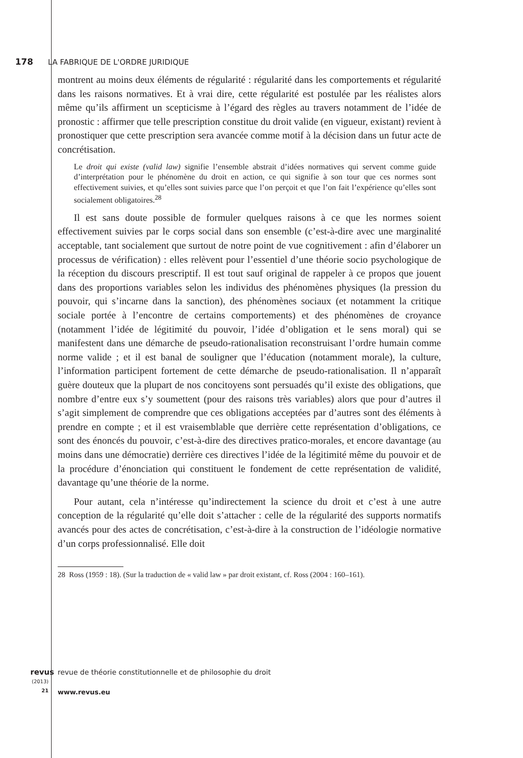178 LA FABRIQUE DE L'ORDRE JURIDIQUE
montrent au moins deux éléments de régularité : régularité dans les comportements et régularité dans les raisons normatives. Et à vrai dire, cette régularité est postulée par les réalistes alors même qu’ils affirment un scepticisme à l’égard des règles au travers notamment de l’idée de pronostic : affirmer que telle prescription constitue du droit valide (en vigueur, existant) revient à pronostiquer que cette prescription sera avancée comme motif à la décision dans un futur acte de concrétisation.
Le droit qui existe (valid law) signifie l’ensemble abstrait d’idées normatives qui servent comme guide d’interprétation pour le phénomène du droit en action, ce qui signifie à son tour que ces normes sont effectivement suivies, et qu’elles sont suivies parce que l’on perçoit et que l’on fait l’expérience qu’elles sont socialement obligatoires.<sup>28</sup>
Il est sans doute possible de formuler quelques raisons à ce que les normes soient effectivement suivies par le corps social dans son ensemble (c’est-à-dire avec une marginalité acceptable, tant socialement que surtout de notre point de vue cognitivement : afin d’élaborer un processus de vérification) : elles relèvent pour l’essentiel d’une théorie socio psychologique de la réception du discours prescriptif. Il est tout sauf original de rappeler à ce propos que jouent dans des proportions variables selon les individus des phénomènes physiques (la pression du pouvoir, qui s’incarne dans la sanction), des phénomènes sociaux (et notamment la critique sociale portée à l’encontre de certains comportements) et des phénomènes de croyance (notamment l’idée de légitimité du pouvoir, l’idée d’obligation et le sens moral) qui se manifestent dans une démarche de pseudo-rationalisation reconstruisant l’ordre humain comme norme valide ; et il est banal de souligner que l’éducation (notamment morale), la culture, l’information participent fortement de cette démarche de pseudo-rationalisation. Il n’apparaît guère douteux que la plupart de nos concitoyens sont persuadés qu’il existe des obligations, que nombre d’entre eux s’y soumettent (pour des raisons très variables) alors que pour d’autres il s’agit simplement de comprendre que ces obligations acceptées par d’autres sont des éléments à prendre en compte ; et il est vraisemblable que derrière cette représentation d’obligations, ce sont des énoncés du pouvoir, c’est-à-dire des directives pratico-morales, et encore davantage (au moins dans une démocratie) derrière ces directives l’idée de la légitimité même du pouvoir et de la procédure d’énonciation qui constituent le fondement de cette représentation de validité, davantage qu’une théorie de la norme.
Pour autant, cela n’intéresse qu’indirectement la science du droit et c’est à une autre conception de la régularité qu’elle doit s’attacher : celle de la régularité des supports normatifs avancés pour des actes de concrétisation, c’est-à-dire à la construction de l’idéologie normative d’un corps professionnalisé. Elle doit
28 Ross (1959 : 18). (Sur la traduction de « valid law » par droit existant, cf. Ross (2004 : 160–161).
revus
(2013) 21
revue de théorie constitutionnelle et de philosophie du droit
www.revus.eu